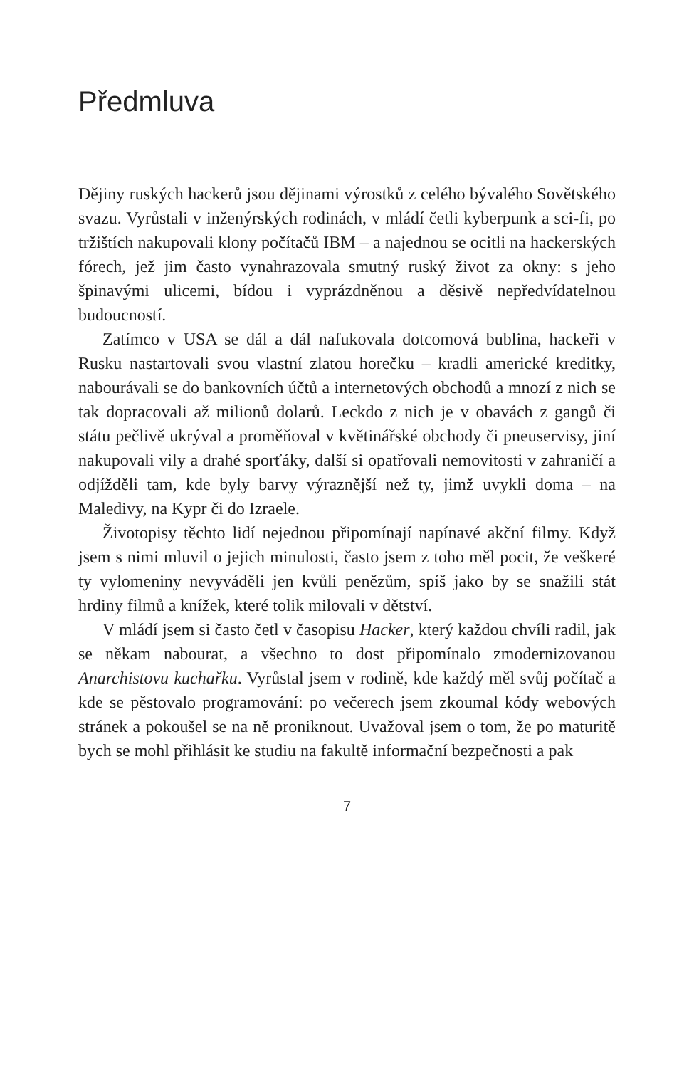Předmluva
Dějiny ruských hackerů jsou dějinami výrostků z celého bývalého Sovětského svazu. Vyrůstali v inženýrských rodinách, v mládí četli kyberpunk a sci-fi, po tržištích nakupovali klony počítačů IBM – a najednou se ocitli na hackerských fórech, jež jim často vynahrazovala smutný ruský život za okny: s jeho špinavými ulicemi, bídou i vyprázdněnou a děsivě nepředvídatelnou budoucností.
Zatímco v USA se dál a dál nafukovala dotcomová bublina, hackeři v Rusku nastartovali svou vlastní zlatou horečku – kradli americké kreditky, nabourávali se do bankovních účtů a internetových obchodů a mnozí z nich se tak dopracovali až milionů dolarů. Leckdo z nich je v obavách z gangů či státu pečlivě ukrýval a proměňoval v květinářské obchody či pneuservisy, jiní nakupovali vily a drahé sporťáky, další si opatřovali nemovitosti v zahraničí a odjížděli tam, kde byly barvy výraznější než ty, jimž uvykli doma – na Maledivy, na Kypr či do Izraele.
Životopisy těchto lidí nejednou připomínají napínavé akční filmy. Když jsem s nimi mluvil o jejich minulosti, často jsem z toho měl pocit, že veškeré ty vylomeniny nevyváděli jen kvůli penězům, spíš jako by se snažili stát hrdiny filmů a knížek, které tolik milovali v dětství.
V mládí jsem si často četl v časopisu Hacker, který každou chvíli radil, jak se někam nabourat, a všechno to dost připomínalo zmodernizovanou Anarchistovu kuchařku. Vyrůstal jsem v rodině, kde každý měl svůj počítač a kde se pěstovalo programování: po večerech jsem zkoumal kódy webových stránek a pokoušel se na ně proniknout. Uvažoval jsem o tom, že po maturitě bych se mohl přihlásit ke studiu na fakultě informační bezpečnosti a pak
7